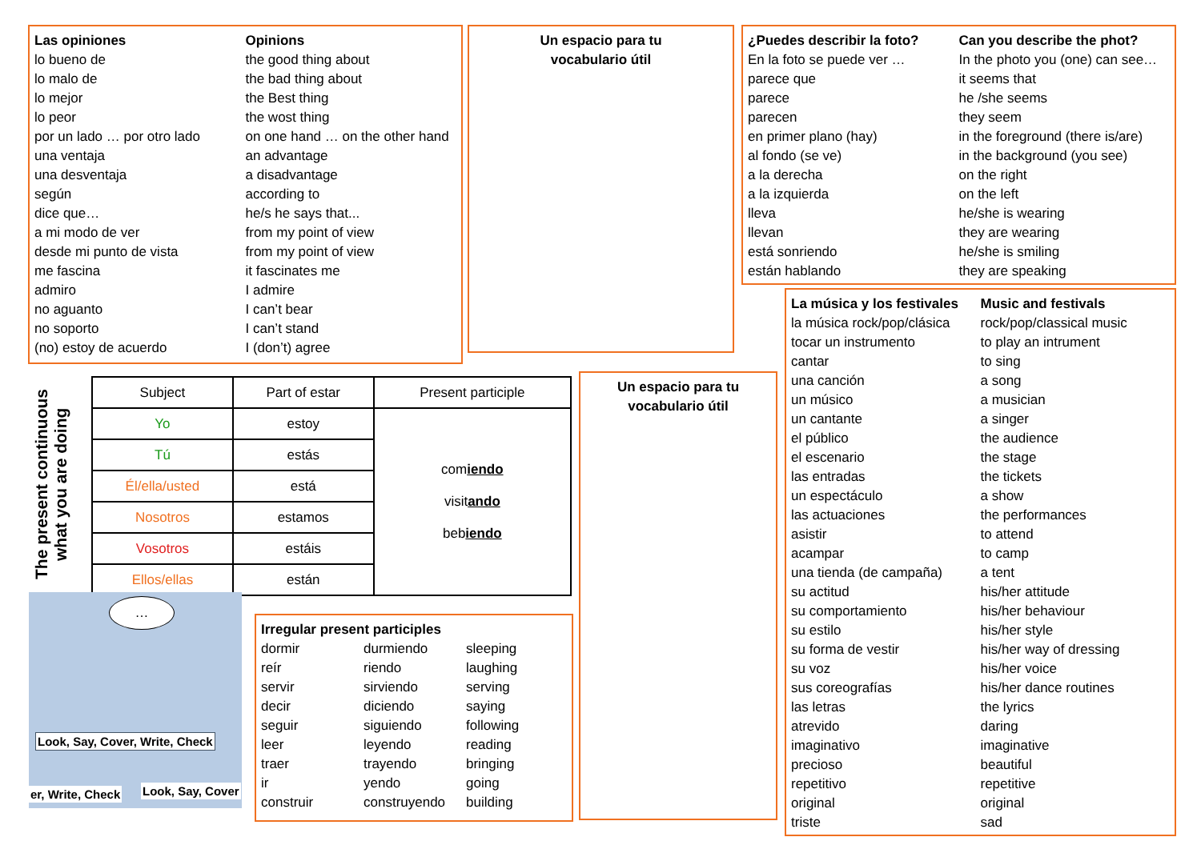Las opiniones Opinions lo bueno de the good thing about lo malo de the bad thing about lo mejor the Best thing lo peor the wost thing por un lado … por otro lado on one hand … on the other hand una ventaja an advantage una desventaja a disadvantage según according to dice que… he/s he says that... a mi modo de ver from my point of view desde mi punto de vista from my point of view me fascina it fascinates me admiro I admire no aguanto I can’t bear no soporto I can’t stand (no) estoy de acuerdo I (don’t) agree
Un espacio para tu
vocabulario útil
¿Puedes describir la foto? Can you describe the phot? En la foto se puede ver … In the photo you (one) can see… parece que it seems that parece he /she seems parecen they seem en primer plano (hay) in the foreground (there is/are) al fondo (se ve) in the background (you see) a la derecha on the right a la izquierda on the left lleva he/she is wearing llevan they are wearing está sonriendo he/she is smiling están hablando they are speaking
The present continuous
what you are doing
| Subject | Part of estar | Present participle |
| --- | --- | --- |
| Yo | estoy | com iendo visit ando beb iendo |
| Tú | estás | |
| Él/ella/usted | está | |
| Nosotros | estamos | |
| Vosotros | estáis | |
| Ellos/ellas | están | |
Un espacio para tu
vocabulario útil
La música y los festivales Music and festivals la música rock/pop/clásica rock/pop/classical music tocar un instrumento to play an intrument cantar to sing una canción a song un músico a musician un cantante a singer el público the audience el escenario the stage las entradas the tickets un espectáculo a show las actuaciones the performances asistir to attend acampar to camp una tienda (de campaña) a tent su actitud his/her attitude su comportamiento his/her behaviour su estilo his/her style su forma de vestir his/her way of dressing su voz his/her voice sus coreografías his/her dance routines las letras the lyrics atrevido daring imaginativo imaginative precioso beautiful repetitivo repetitive original original triste sad
…
Look, Say, Cover, Write, Check
Look, Say, Cover
er, Write, Check
Irregular present participles
dormir durmiendo sleeping reír riendo laughing servir sirviendo serving decir diciendo saying seguir siguiendo following leer leyendo reading traer trayendo bringing ir yendo going construir construyendo building